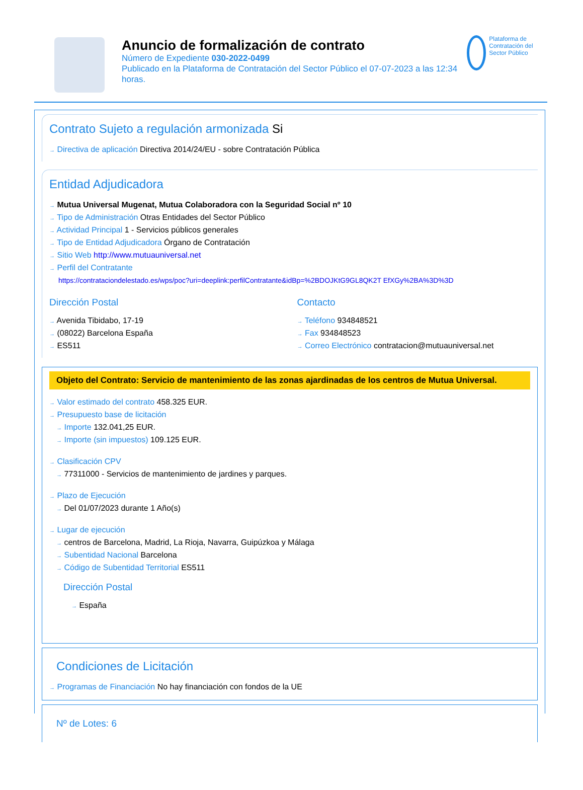Anuncio de formalización de contrato
Número de Expediente 030-2022-0499
Publicado en la Plataforma de Contratación del Sector Público el 07-07-2023 a las 12:34 horas.
Plataforma de Contratación del Sector Público
Contrato Sujeto a regulación armonizada Si
→ Directiva de aplicación Directiva 2014/24/EU - sobre Contratación Pública
Entidad Adjudicadora
→ Mutua Universal Mugenat, Mutua Colaboradora con la Seguridad Social nº 10
→ Tipo de Administración Otras Entidades del Sector Público
→ Actividad Principal 1 - Servicios públicos generales
→ Tipo de Entidad Adjudicadora Órgano de Contratación
→ Sitio Web http://www.mutuauniversal.net
→ Perfil del Contratante
https://contrataciondelestado.es/wps/poc?uri=deeplink:perfilContratante&idBp=%2BDOJKtG9GL8QK2T EfXGy%2BA%3D%3D
Dirección Postal
→ Avenida Tibidabo, 17-19
→ (08022) Barcelona España
→ ES511
Contacto
→ Teléfono 934848521
→ Fax 934848523
→ Correo Electrónico contratacion@mutuauniversal.net
Objeto del Contrato: Servicio de mantenimiento de las zonas ajardinadas de los centros de Mutua Universal.
→ Valor estimado del contrato 458.325 EUR.
→ Presupuesto base de licitación
→ Importe 132.041,25 EUR.
→ Importe (sin impuestos) 109.125 EUR.
→ Clasificación CPV
→ 77311000 - Servicios de mantenimiento de jardines y parques.
→ Plazo de Ejecución
→ Del 01/07/2023 durante 1 Año(s)
→ Lugar de ejecución
→ centros de Barcelona, Madrid, La Rioja, Navarra, Guipúzkoa y Málaga
→ Subentidad Nacional Barcelona
→ Código de Subentidad Territorial ES511
Dirección Postal
→ España
Condiciones de Licitación
→ Programas de Financiación No hay financiación con fondos de la UE
Nº de Lotes: 6